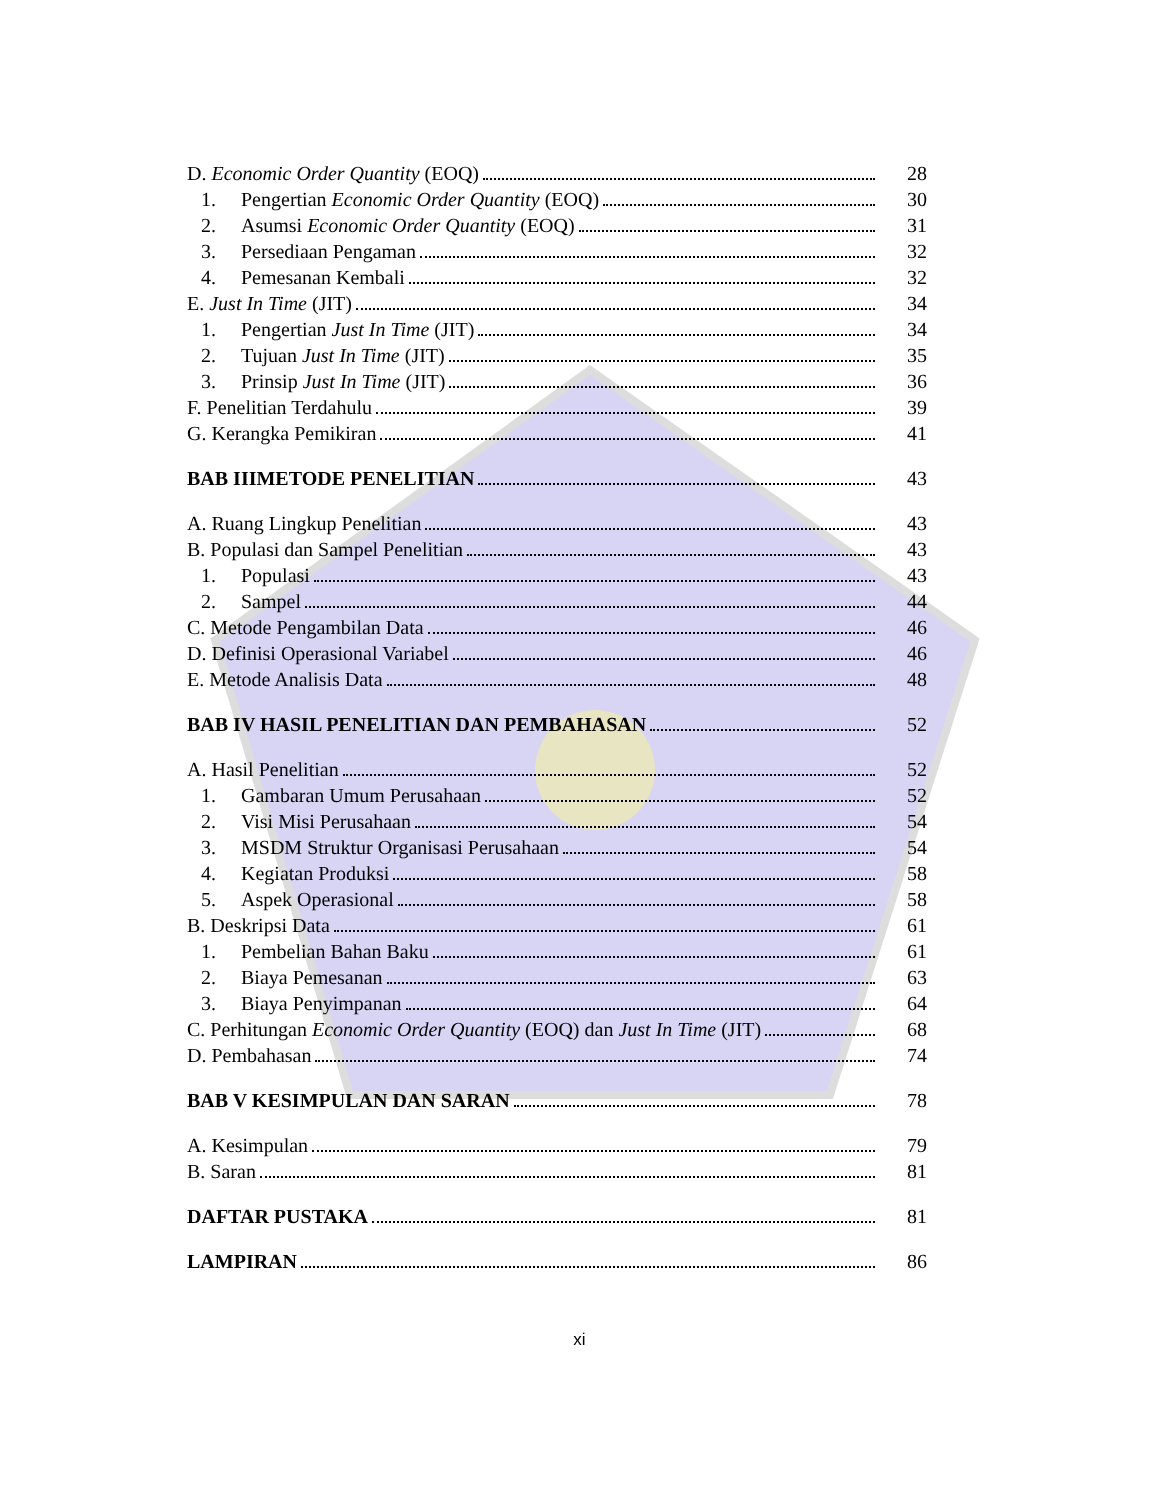D. Economic Order Quantity (EOQ) 28
1. Pengertian Economic Order Quantity (EOQ) 30
2. Asumsi Economic Order Quantity (EOQ) 31
3. Persediaan Pengaman 32
4. Pemesanan Kembali 32
E. Just In Time (JIT) 34
1. Pengertian Just In Time (JIT) 34
2. Tujuan Just In Time (JIT) 35
3. Prinsip Just In Time (JIT) 36
F. Penelitian Terdahulu 39
G. Kerangka Pemikiran 41
BAB IIIMETODE PENELITIAN 43
A. Ruang Lingkup Penelitian 43
B. Populasi dan Sampel Penelitian 43
1. Populasi 43
2. Sampel 44
C. Metode Pengambilan Data 46
D. Definisi Operasional Variabel 46
E. Metode Analisis Data 48
BAB IV HASIL PENELITIAN DAN PEMBAHASAN 52
A. Hasil Penelitian 52
1. Gambaran Umum Perusahaan 52
2. Visi Misi Perusahaan 54
3. MSDM Struktur Organisasi Perusahaan 54
4. Kegiatan Produksi 58
5. Aspek Operasional 58
B. Deskripsi Data 61
1. Pembelian Bahan Baku 61
2. Biaya Pemesanan 63
3. Biaya Penyimpanan 64
C. Perhitungan Economic Order Quantity (EOQ) dan Just In Time (JIT) 68
D. Pembahasan 74
BAB V KESIMPULAN DAN SARAN 78
A. Kesimpulan 79
B. Saran 81
DAFTAR PUSTAKA 81
LAMPIRAN 86
xi